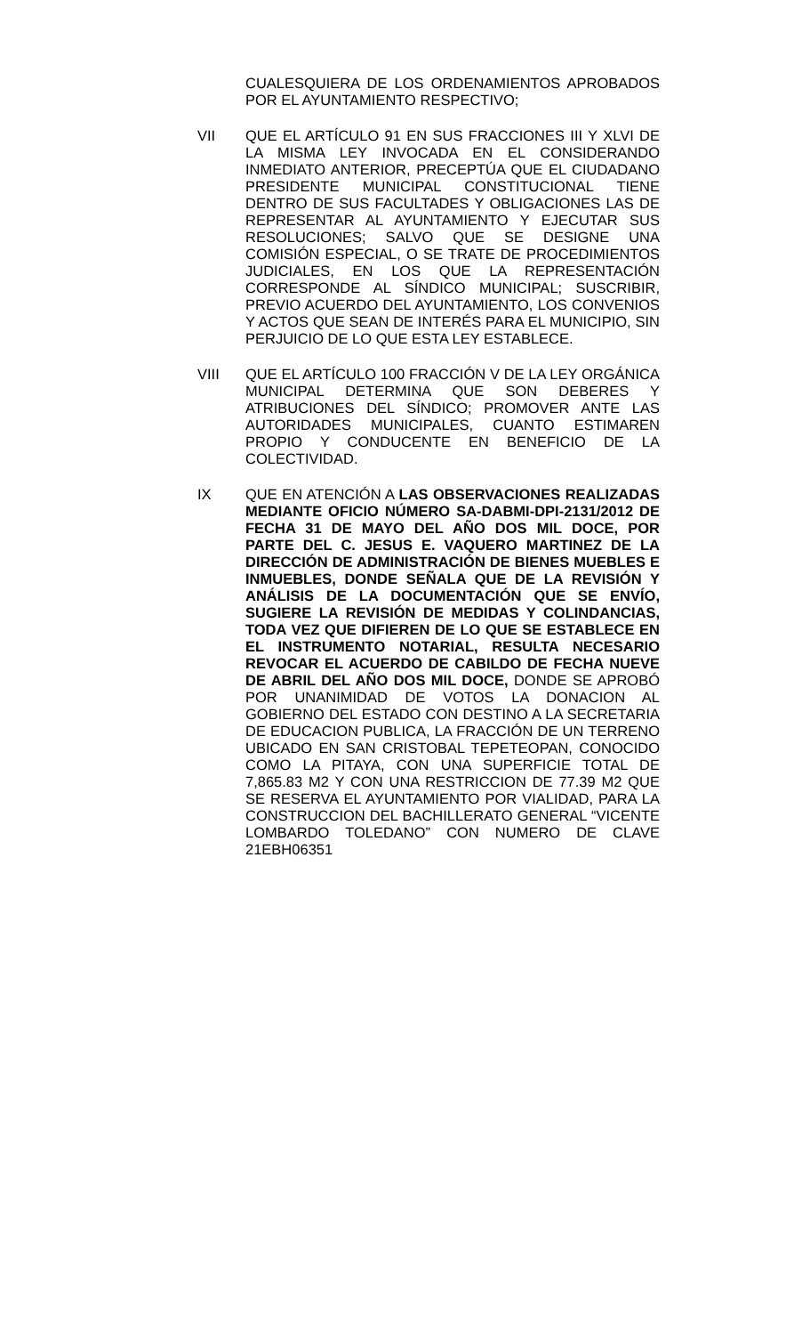CUALESQUIERA DE LOS ORDENAMIENTOS APROBADOS POR EL AYUNTAMIENTO RESPECTIVO;
VII QUE EL ARTÍCULO 91 EN SUS FRACCIONES III Y XLVI DE LA MISMA LEY INVOCADA EN EL CONSIDERANDO INMEDIATO ANTERIOR, PRECEPTÚA QUE EL CIUDADANO PRESIDENTE MUNICIPAL CONSTITUCIONAL TIENE DENTRO DE SUS FACULTADES Y OBLIGACIONES LAS DE REPRESENTAR AL AYUNTAMIENTO Y EJECUTAR SUS RESOLUCIONES; SALVO QUE SE DESIGNE UNA COMISIÓN ESPECIAL, O SE TRATE DE PROCEDIMIENTOS JUDICIALES, EN LOS QUE LA REPRESENTACIÓN CORRESPONDE AL SÍNDICO MUNICIPAL; SUSCRIBIR, PREVIO ACUERDO DEL AYUNTAMIENTO, LOS CONVENIOS Y ACTOS QUE SEAN DE INTERÉS PARA EL MUNICIPIO, SIN PERJUICIO DE LO QUE ESTA LEY ESTABLECE.
VIII QUE EL ARTÍCULO 100 FRACCIÓN V DE LA LEY ORGÁNICA MUNICIPAL DETERMINA QUE SON DEBERES Y ATRIBUCIONES DEL SÍNDICO; PROMOVER ANTE LAS AUTORIDADES MUNICIPALES, CUANTO ESTIMAREN PROPIO Y CONDUCENTE EN BENEFICIO DE LA COLECTIVIDAD.
IX QUE EN ATENCIÓN A LAS OBSERVACIONES REALIZADAS MEDIANTE OFICIO NÚMERO SA-DABMI-DPI-2131/2012 DE FECHA 31 DE MAYO DEL AÑO DOS MIL DOCE, POR PARTE DEL C. JESUS E. VAQUERO MARTINEZ DE LA DIRECCIÓN DE ADMINISTRACIÓN DE BIENES MUEBLES E INMUEBLES, DONDE SEÑALA QUE DE LA REVISIÓN Y ANÁLISIS DE LA DOCUMENTACIÓN QUE SE ENVÍO, SUGIERE LA REVISIÓN DE MEDIDAS Y COLINDANCIAS, TODA VEZ QUE DIFIEREN DE LO QUE SE ESTABLECE EN EL INSTRUMENTO NOTARIAL, RESULTA NECESARIO REVOCAR EL ACUERDO DE CABILDO DE FECHA NUEVE DE ABRIL DEL AÑO DOS MIL DOCE, DONDE SE APROBÓ POR UNANIMIDAD DE VOTOS LA DONACION AL GOBIERNO DEL ESTADO CON DESTINO A LA SECRETARIA DE EDUCACION PUBLICA, LA FRACCIÓN DE UN TERRENO UBICADO EN SAN CRISTOBAL TEPETEOPAN, CONOCIDO COMO LA PITAYA, CON UNA SUPERFICIE TOTAL DE 7,865.83 M2 Y CON UNA RESTRICCION DE 77.39 M2 QUE SE RESERVA EL AYUNTAMIENTO POR VIALIDAD, PARA LA CONSTRUCCION DEL BACHILLERATO GENERAL “VICENTE LOMBARDO TOLEDANO” CON NUMERO DE CLAVE 21EBH06351